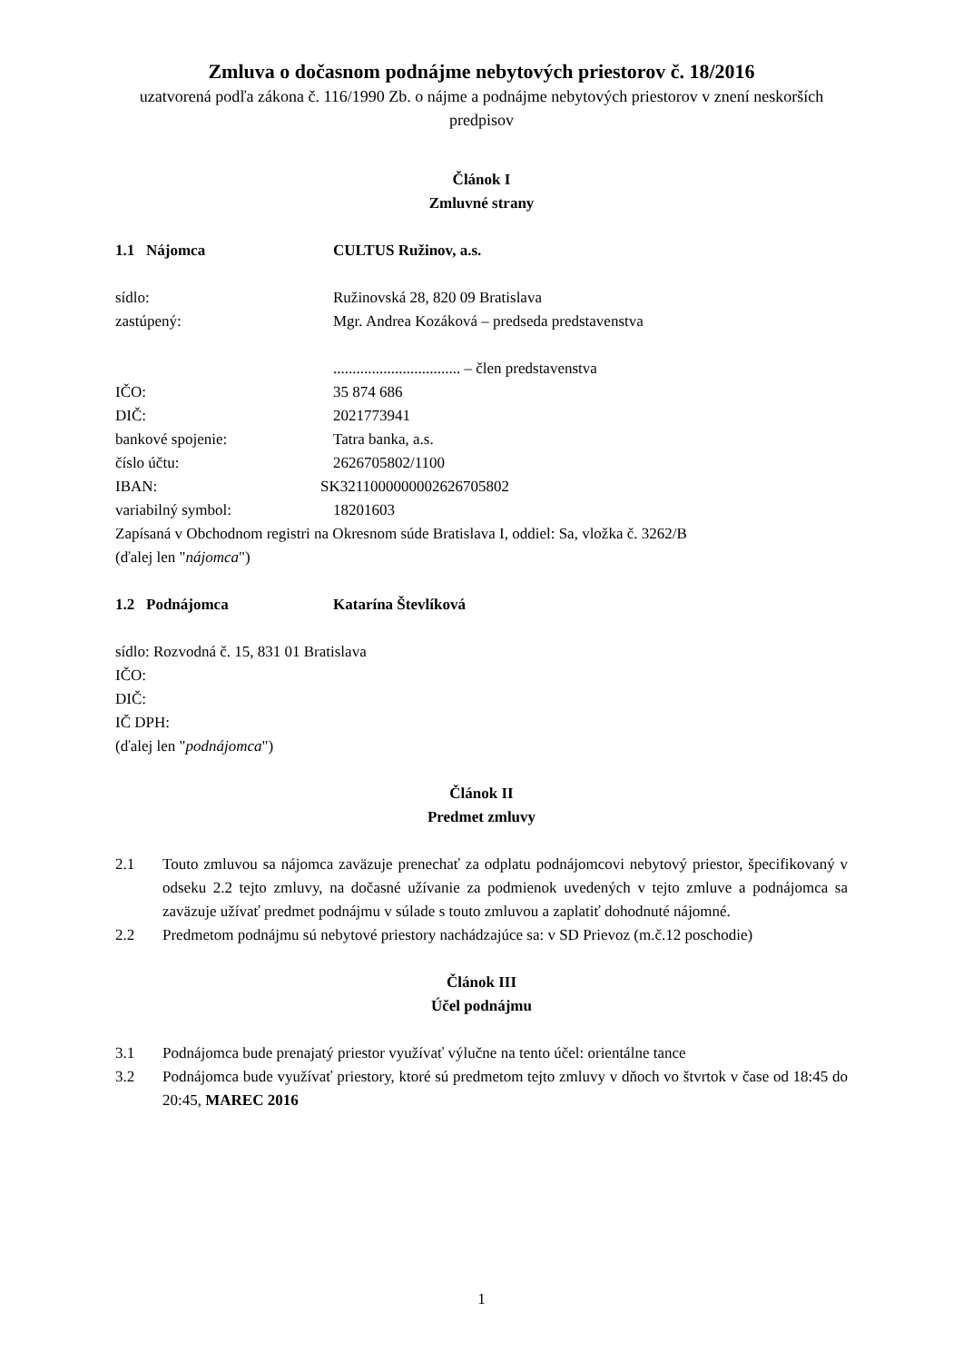Zmluva o dočasnom podnájme nebytových priestorov č. 18/2016
uzatvorená podľa zákona č. 116/1990 Zb. o nájme a podnájme nebytových priestorov v znení neskorších predpisov
Článok I
Zmluvné strany
1.1 Nájomca CULTUS Ružinov, a.s.
sídlo: Ružinovská 28, 820 09 Bratislava
zastúpený: Mgr. Andrea Kozáková – predseda predstavenstva
................................. – člen predstavenstva
IČO: 35 874 686
DIČ: 2021773941
bankové spojenie: Tatra banka, a.s.
číslo účtu: 2626705802/1100
IBAN: SK3211000000002626705802
variabilný symbol: 18201603
Zapísaná v Obchodnom registri na Okresnom súde Bratislava I, oddiel: Sa, vložka č. 3262/B
(ďalej len "nájomca")
1.2 Podnájomca Katarína Števlíková
sídlo: Rozvodná č. 15, 831 01 Bratislava
IČO:
DIČ:
IČ DPH:
(ďalej len "podnájomca")
Článok II
Predmet zmluvy
2.1 Touto zmluvou sa nájomca zaväzuje prenechať za odplatu podnájomcovi nebytový priestor, špecifikovaný v odseku 2.2 tejto zmluvy, na dočasné užívanie za podmienok uvedených v tejto zmluve a podnájomca sa zaväzuje užívať predmet podnájmu v súlade s touto zmluvou a zaplatiť dohodnuté nájomné.
2.2 Predmetom podnájmu sú nebytové priestory nachádzajúce sa: v SD Prievoz (m.č.12 poschodie)
Článok III
Účel podnájmu
3.1 Podnájomca bude prenajatý priestor využívať výlučne na tento účel: orientálne tance
3.2 Podnájomca bude využívať priestory, ktoré sú predmetom tejto zmluvy v dňoch vo štvrtok v čase od 18:45 do 20:45, MAREC 2016
1